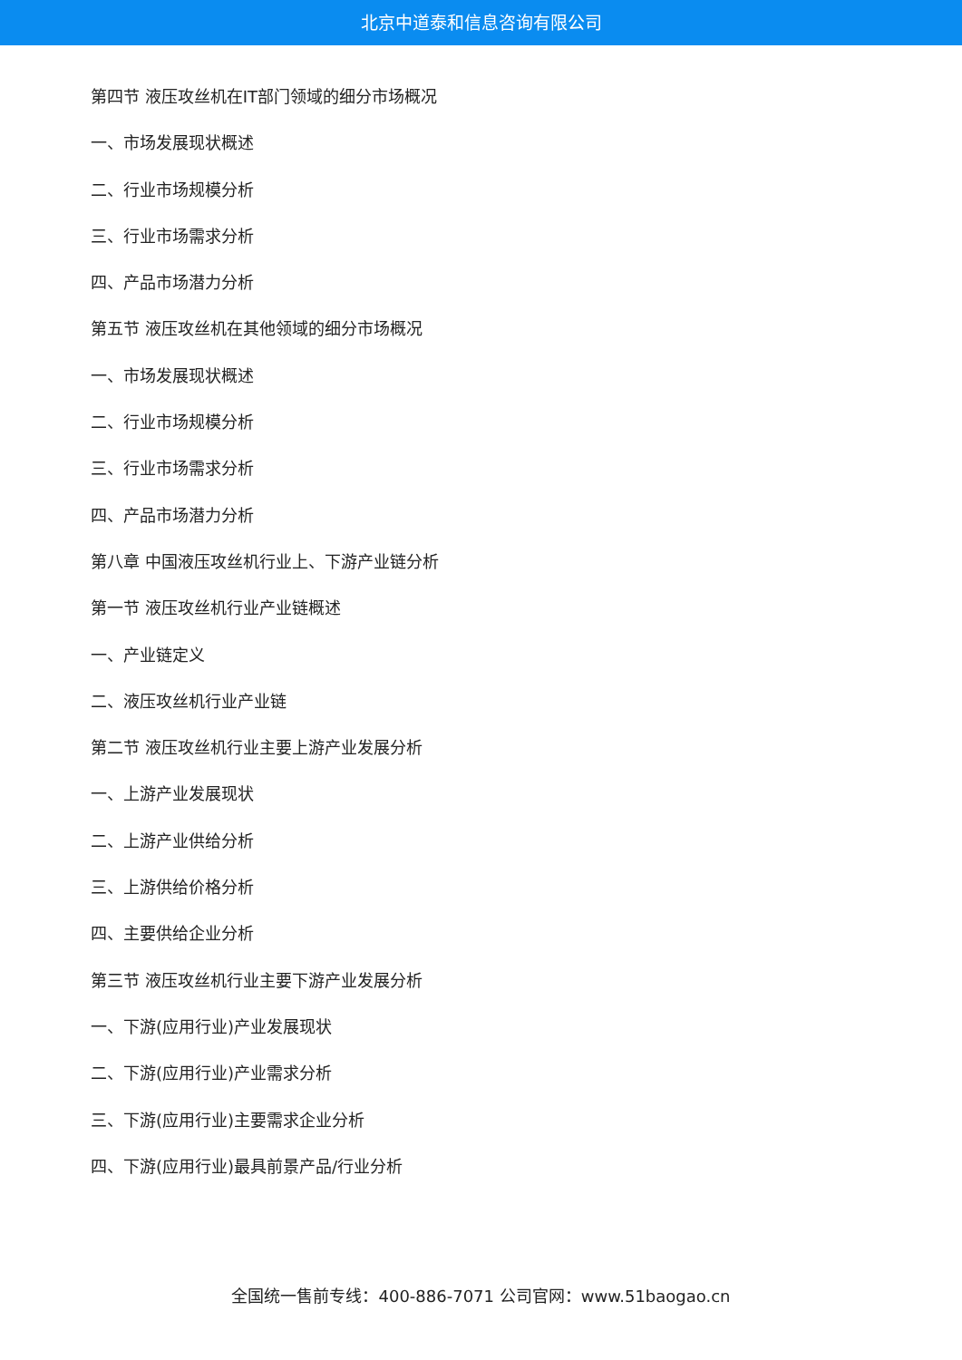北京中道泰和信息咨询有限公司
第四节 液压攻丝机在IT部门领域的细分市场概况
一、市场发展现状概述
二、行业市场规模分析
三、行业市场需求分析
四、产品市场潜力分析
第五节 液压攻丝机在其他领域的细分市场概况
一、市场发展现状概述
二、行业市场规模分析
三、行业市场需求分析
四、产品市场潜力分析
第八章 中国液压攻丝机行业上、下游产业链分析
第一节 液压攻丝机行业产业链概述
一、产业链定义
二、液压攻丝机行业产业链
第二节 液压攻丝机行业主要上游产业发展分析
一、上游产业发展现状
二、上游产业供给分析
三、上游供给价格分析
四、主要供给企业分析
第三节 液压攻丝机行业主要下游产业发展分析
一、下游(应用行业)产业发展现状
二、下游(应用行业)产业需求分析
三、下游(应用行业)主要需求企业分析
四、下游(应用行业)最具前景产品/行业分析
全国统一售前专线：400-886-7071 公司官网：www.51baogao.cn